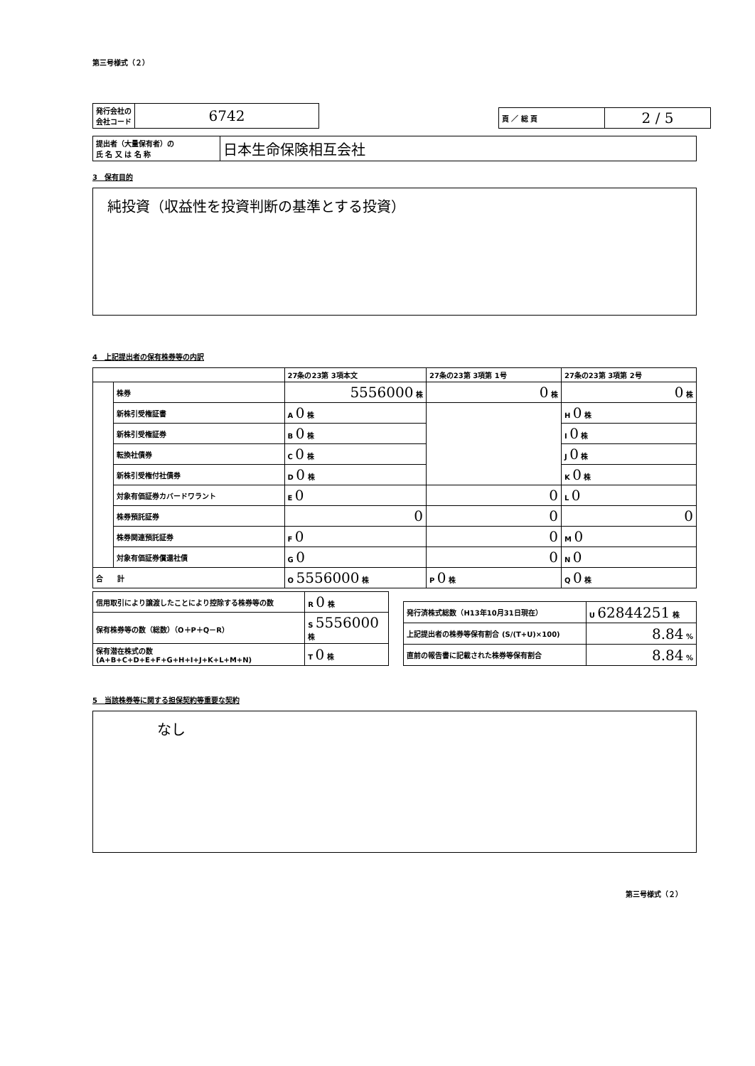第三号様式（２）
| 発行会社の 会社コード | 6742 |
| 頁 ／ 総 頁 | 2 / 5 |
| 提出者（大量保有者）の 氏 名 又 は 名 称 | 日本生命保険相互会社 |
3　保有目的
純投資（収益性を投資判断の基準とする投資）
4　上記提出者の保有株券等の内訳
| | | 27条の23第 3項本文 | 27条の23第 3項第 1号 | 27条の23第 3項第 2号 |
| | 株券 | 5556000 株 | 0 株 | 0 株 |
| | 新株引受権証書 | A 0 株 | | H 0 株 |
| | 新株引受権証券 | B 0 株 | | I 0 株 |
| | 転換社債券 | C 0 株 | | J 0 株 |
| | 新株引受権付社債券 | D 0 株 | | K 0 株 |
| | 対象有価証券カバードワラント | E 0 | 0 | L 0 |
| | 株券預託証券 | 0 | 0 | 0 |
| | 株券関連預託証券 | F 0 | 0 | M 0 |
| | 対象有価証券償還社債 | G 0 | 0 | N 0 |
| 合 計 | | O 5556000 株 | P 0 株 | Q 0 株 |
| 信用取引により譲渡したことにより控除する株券等の数 | R 0 株 |
| 保有株券等の数（総数）（O＋P＋Q－R） | S 5556000 株 |
| 保有潜在株式の数 (A+B+C+D+E+F+G+H+I+J+K+L+M+N) | T 0 株 |
| 発行済株式総数（H13年10月31日現在） | U 62844251 株 |
| 上記提出者の株券等保有割合 (S/(T+U)×100) | 8.84 % |
| 直前の報告書に記載された株券等保有割合 | 8.84 % |
5　当該株券等に関する担保契約等重要な契約
なし
第三号様式（２）